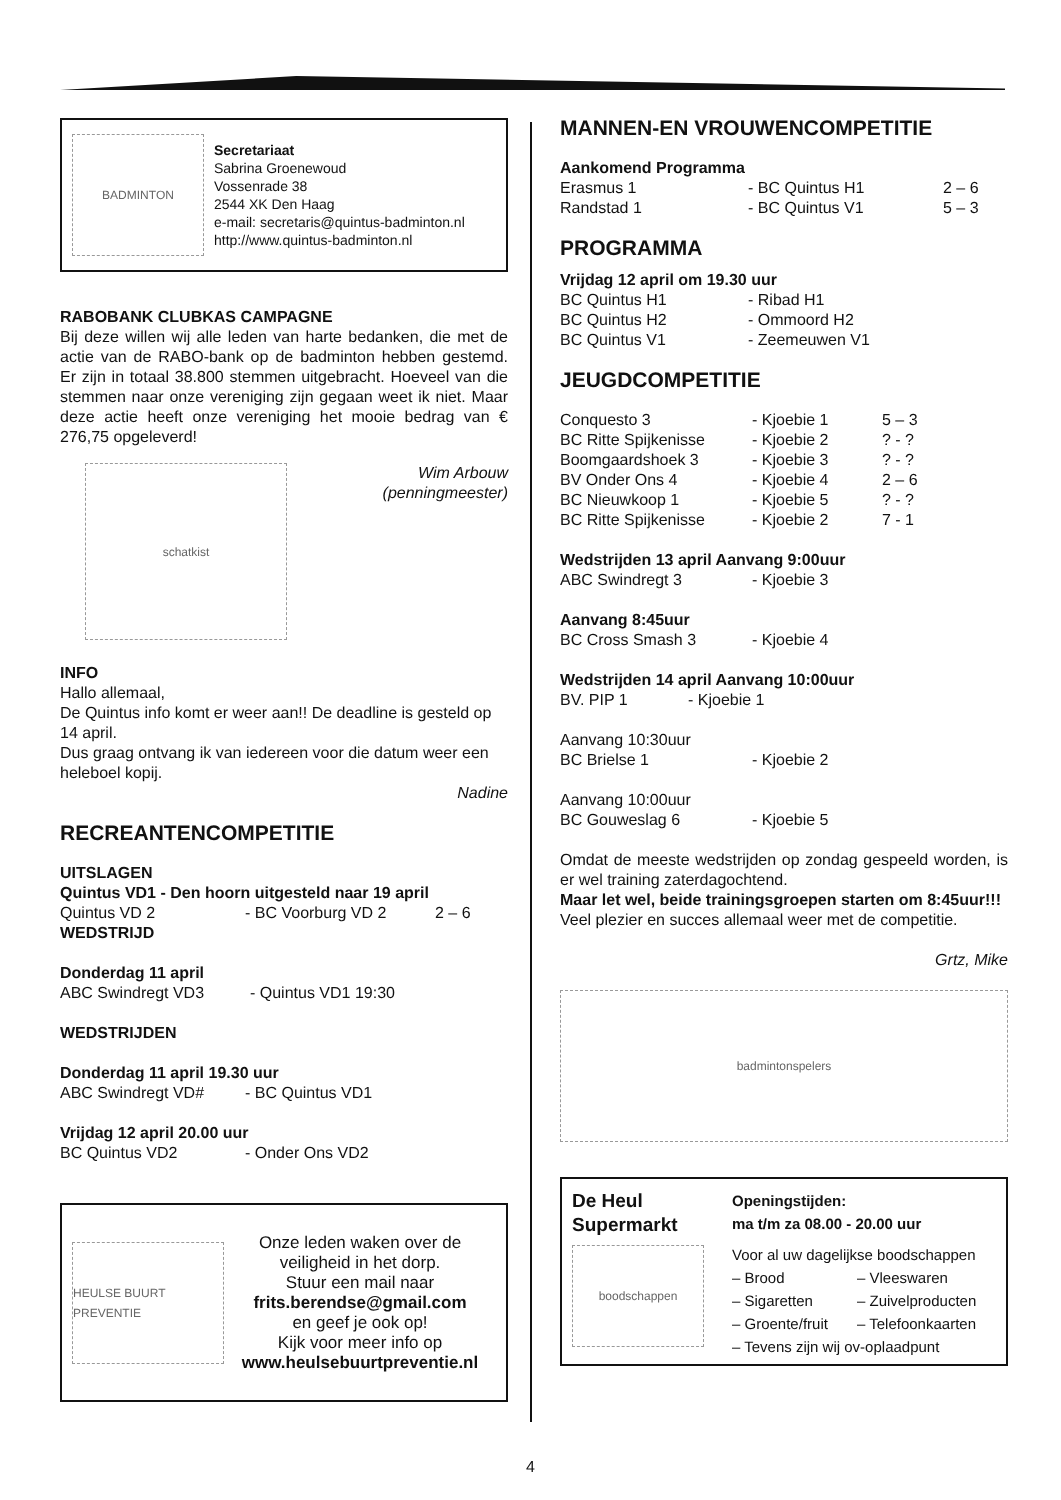BADMINTON
Secretariaat
Sabrina Groenewoud
Vossenrade 38
2544 XK Den Haag
e-mail: secretaris@quintus-badminton.nl
http://www.quintus-badminton.nl
RABOBANK CLUBKAS CAMPAGNE
Bij deze willen wij alle leden van harte bedanken, die met de actie van de RABO-bank op de badminton hebben gestemd. Er zijn in totaal 38.800 stemmen uitgebracht. Hoeveel van die stemmen naar onze vereniging zijn gegaan weet ik niet. Maar deze actie heeft onze vereniging het mooie bedrag van € 276,75 opgeleverd!
schatkist
Wim Arbouw
(penningmeester)
INFO
Hallo allemaal,
De Quintus info komt er weer aan!! De deadline is gesteld op 14 april.
Dus graag ontvang ik van iedereen voor die datum weer een heleboel kopij.
Nadine
RECREANTENCOMPETITIE
UITSLAGEN
Quintus VD1 - Den hoorn uitgesteld naar 19 april
Quintus VD 2 - BC Voorburg VD 2 2 – 6
WEDSTRIJD
Donderdag 11 april
ABC Swindregt VD3 - Quintus VD1 19:30
WEDSTRIJDEN
Donderdag 11 april 19.30 uur
ABC Swindregt VD# - BC Quintus VD1
Vrijdag 12 april 20.00 uur
BC Quintus VD2 - Onder Ons VD2
HEULSE BUURT PREVENTIE
Onze leden waken over de veiligheid in het dorp.
Stuur een mail naar
frits.berendse@gmail.com
en geef je ook op!
Kijk voor meer info op
www.heulsebuurtpreventie.nl
MANNEN-EN VROUWENCOMPETITIE
Aankomend Programma
Erasmus 1 - BC Quintus H1 2 – 6
Randstad 1 - BC Quintus V1 5 – 3
PROGRAMMA
Vrijdag 12 april om 19.30 uur
BC Quintus H1 - Ribad H1
BC Quintus H2 - Ommoord H2
BC Quintus V1 - Zeemeuwen V1
JEUGDCOMPETITIE
Conquesto 3 - Kjoebie 1 5 – 3
BC Ritte Spijkenisse - Kjoebie 2? - ?
Boomgaardshoek 3 - Kjoebie 3? - ?
BV Onder Ons 4 - Kjoebie 4 2 – 6
BC Nieuwkoop 1 - Kjoebie 5? - ?
BC Ritte Spijkenisse - Kjoebie 2 7 - 1
Wedstrijden 13 april Aanvang 9:00uur
ABC Swindregt 3 - Kjoebie 3
Aanvang 8:45uur
BC Cross Smash 3 - Kjoebie 4
Wedstrijden 14 april Aanvang 10:00uur
BV. PIP 1 - Kjoebie 1
Aanvang 10:30uur
BC Brielse 1 - Kjoebie 2
Aanvang 10:00uur
BC Gouweslag 6 - Kjoebie 5
Omdat de meeste wedstrijden op zondag gespeeld worden, is er wel training zaterdagochtend.
Maar let wel, beide trainingsgroepen starten om 8:45uur!!!
Veel plezier en succes allemaal weer met de competitie.
Grtz, Mike
badmintonspelers
De Heul
Supermarkt
boodschappen
Openingstijden:
ma t/m za 08.00 - 20.00 uur
Voor al uw dagelijkse boodschappen
– Brood – Vleeswaren
– Sigaretten – Zuivelproducten
– Groente/fruit – Telefoonkaarten
– Tevens zijn wij ov-oplaadpunt
4